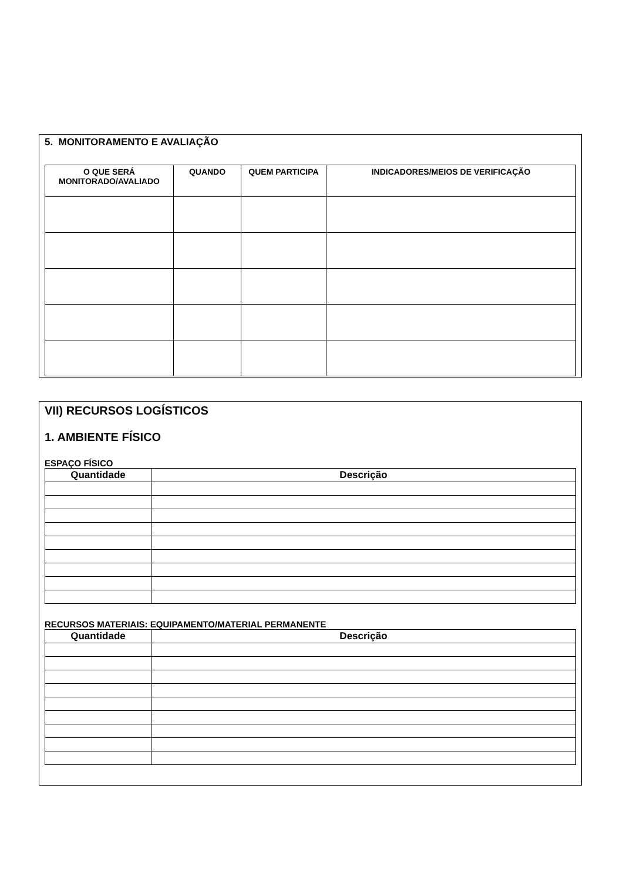5. MONITORAMENTO E AVALIAÇÃO
| O QUE SERÁ MONITORADO/AVALIADO | QUANDO | QUEM PARTICIPA | INDICADORES/MEIOS DE VERIFICAÇÃO |
| --- | --- | --- | --- |
VII) RECURSOS LOGÍSTICOS
1. AMBIENTE FÍSICO
ESPAÇO FÍSICO
| Quantidade | Descrição |
| --- | --- |
RECURSOS MATERIAIS: EQUIPAMENTO/MATERIAL PERMANENTE
| Quantidade | Descrição |
| --- | --- |